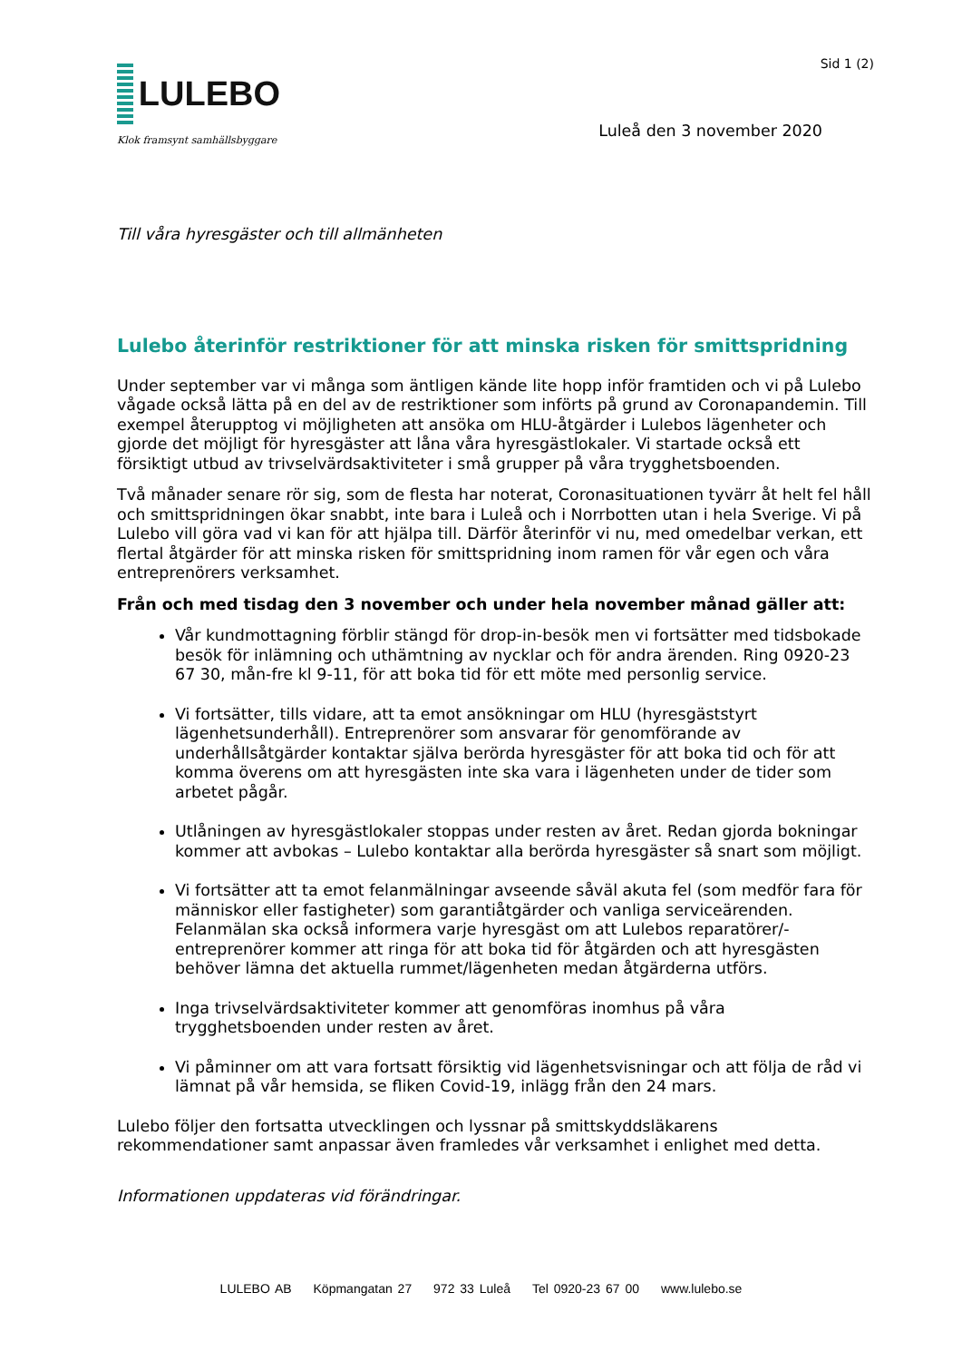LULEBO
Klok framsynt samhällsbyggare
Sid 1 (2)
Luleå den 3 november 2020
Till våra hyresgäster och till allmänheten
Lulebo återinför restriktioner för att minska risken för smittspridning
Under september var vi många som äntligen kände lite hopp inför framtiden och vi på Lulebo vågade också lätta på en del av de restriktioner som införts på grund av Coronapandemin. Till exempel återupptog vi möjligheten att ansöka om HLU-åtgärder i Lulebos lägenheter och gjorde det möjligt för hyresgäster att låna våra hyresgästlokaler. Vi startade också ett försiktigt utbud av trivselvärdsaktiviteter i små grupper på våra trygghetsboenden.
Två månader senare rör sig, som de flesta har noterat, Coronasituationen tyvärr åt helt fel håll och smittspridningen ökar snabbt, inte bara i Luleå och i Norrbotten utan i hela Sverige. Vi på Lulebo vill göra vad vi kan för att hjälpa till. Därför återinför vi nu, med omedelbar verkan, ett flertal åtgärder för att minska risken för smittspridning inom ramen för vår egen och våra entreprenörers verksamhet.
Från och med tisdag den 3 november och under hela november månad gäller att:
Vår kundmottagning förblir stängd för drop-in-besök men vi fortsätter med tidsbokade besök för inlämning och uthämtning av nycklar och för andra ärenden. Ring 0920-23 67 30, mån-fre kl 9-11, för att boka tid för ett möte med personlig service.
Vi fortsätter, tills vidare, att ta emot ansökningar om HLU (hyresgäststyrt lägenhetsunderhåll). Entreprenörer som ansvarar för genomförande av underhållsåtgärder kontaktar själva berörda hyresgäster för att boka tid och för att komma överens om att hyresgästen inte ska vara i lägenheten under de tider som arbetet pågår.
Utlåningen av hyresgästlokaler stoppas under resten av året. Redan gjorda bokningar kommer att avbokas – Lulebo kontaktar alla berörda hyresgäster så snart som möjligt.
Vi fortsätter att ta emot felanmälningar avseende såväl akuta fel (som medför fara för människor eller fastigheter) som garantiåtgärder och vanliga serviceärenden. Felanmälan ska också informera varje hyresgäst om att Lulebos reparatörer/-entreprenörer kommer att ringa för att boka tid för åtgärden och att hyresgästen behöver lämna det aktuella rummet/lägenheten medan åtgärderna utförs.
Inga trivselvärdsaktiviteter kommer att genomföras inomhus på våra trygghetsboenden under resten av året.
Vi påminner om att vara fortsatt försiktig vid lägenhetsvisningar och att följa de råd vi lämnat på vår hemsida, se fliken Covid-19, inlägg från den 24 mars.
Lulebo följer den fortsatta utvecklingen och lyssnar på smittskyddsläkarens rekommendationer samt anpassar även framledes vår verksamhet i enlighet med detta.
Informationen uppdateras vid förändringar.
LULEBO AB Köpmangatan 27 972 33 Luleå Tel 0920-23 67 00 www.lulebo.se